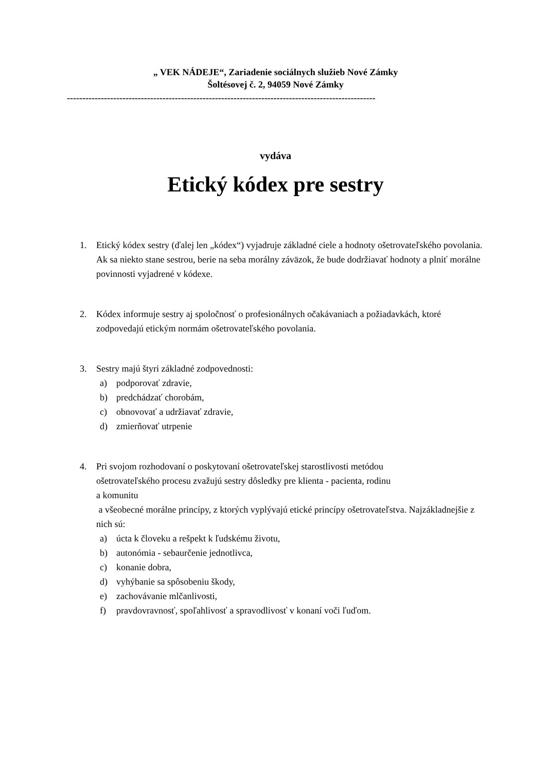„ VEK NÁDEJE“, Zariadenie sociálnych služieb Nové Zámky
Šoltésovej č. 2, 94059 Nové Zámky
----------------------------------------------------------------------------------------------------
vydáva
Etický kódex pre sestry
1. Etický kódex sestry (ďalej len „kódex“) vyjadruje základné ciele a hodnoty ošetrovateľského povolania. Ak sa niekto stane sestrou, berie na seba morálny záväzok, že bude dodržiavať hodnoty a plniť morálne povinnosti vyjadrené v kódexe.
2. Kódex informuje sestry aj spoločnosť o profesionálnych očakávaniach a požiadavkách, ktoré zodpovedajú etickým normám ošetrovateľského povolania.
3. Sestry majú štyri základné zodpovednosti:
a) podporovať zdravie,
b) predchádzať chorobám,
c) obnovovať a udržiavať zdravie,
d) zmierňovať utrpenie
4. Pri svojom rozhodovaní o poskytovaní ošetrovateľskej starostlivosti metódou
ošetrovateľského procesu zvažujú sestry dôsledky pre klienta - pacienta, rodinu
a komunitu
a všeobecné morálne princípy, z ktorých vyplývajú etické princípy ošetrovateľstva. Najzákladnejšie z nich sú:
a) úcta k človeku a rešpekt k ľudskému životu,
b) autonómia - sebaurčenie jednotlivca,
c) konanie dobra,
d) vyhýbanie sa spôsobeniu škody,
e) zachovávanie mlčanlivosti,
f) pravdovravnosť, spoľahlivosť a spravodlivosť v konaní voči ľuďom.